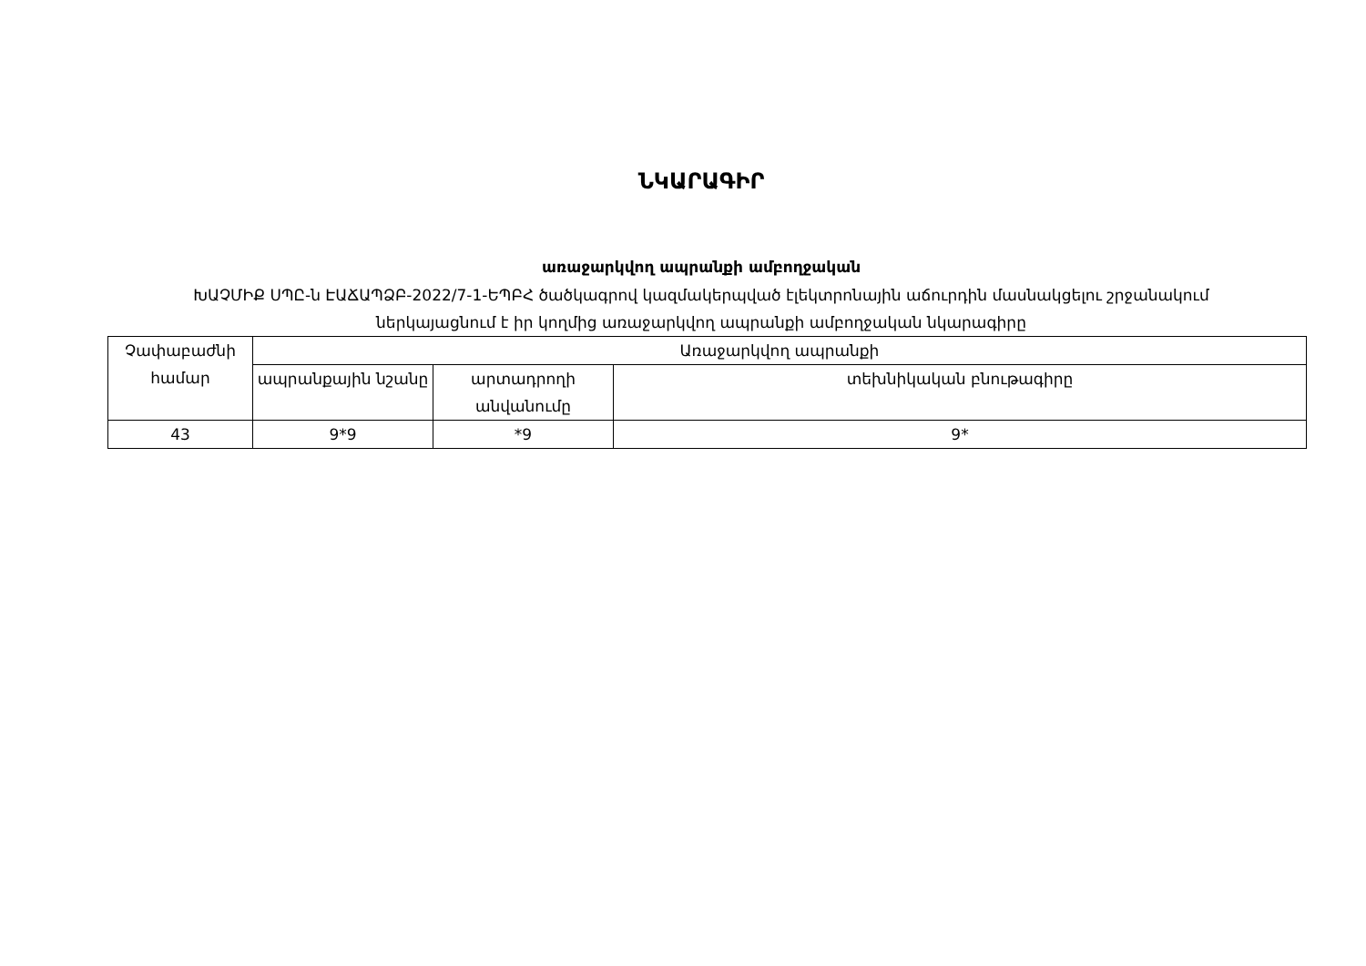ՆԿԱՐԱԳԻՐ
առաջարկվող ապրանքի ամբողջական
ԽԱՉՄԻՔ ՍՊԸ-ն ԷԱՃԱՊՁԲ-2022/7-1-ԵՊԲՀ ծածկագրով կազմակերպված էլեկտրոնային աճուրդին մասնակցելու շրջանակում
ներկայացնում է իր կողմից առաջարկվող ապրանքի ամբողջական նկարագիրը
| Չափաբաժնի համար | Առաջարկվող ապրանքի | | |
| --- | --- | --- | --- |
| | ապրանքային նշանը | արտադրողի անվանումը | տեխնիկական բնութագիրը |
| 43 | 9*9 | *9 | 9* |